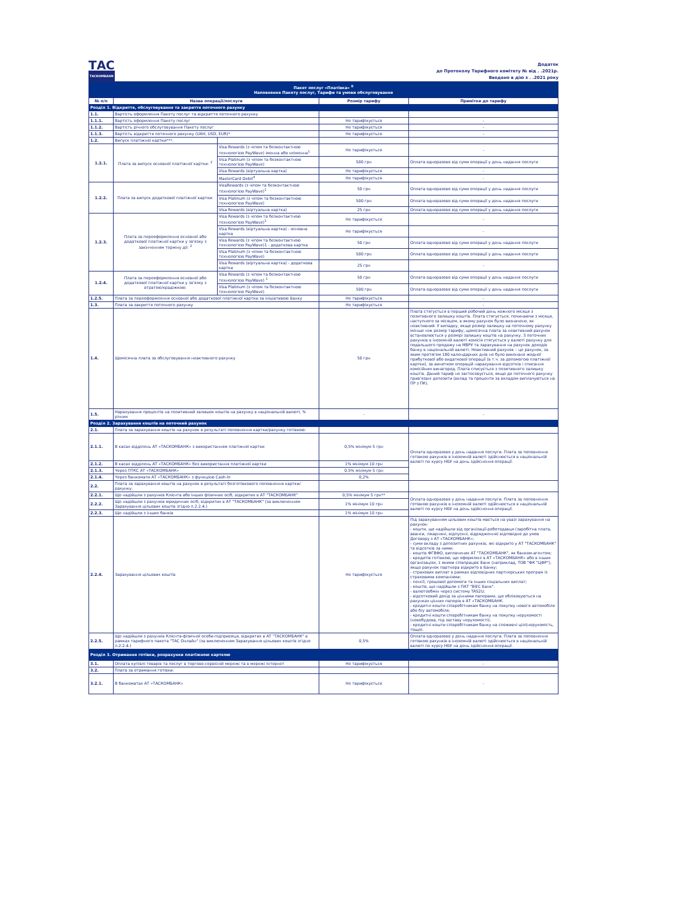ТАС
ТАСКОМБАНК
Додаток
до Протоколу Тарифного комітету № від . .2021р.
Введено в дію з . .2021 року
| Пакет послуг «Платівка» <sup>0</sup> Наповнення Пакету послуг, Тарифи та умови обслуговування | | | | |
| № п/п | Назва операції/послуги | | Розмір тарифу | Примітки до тарифу |
| Розділ 1. Відкриття, обслуговування та закриття поточного рахунку | | | | |
| 1.1. | Вартість оформлення Пакету послуг та відкриття поточного рахунку | | | |
| 1.1.1. | Вартість оформлення Пакету послуг | | Не тарифікується | - |
| 1.1.2. | Вартість річного обслуговування Пакету послуг | | Не тарифікується | - |
| 1.1.3. | Вартість відкриття поточного рахунку (UAH, USD, EUR)* | | Не тарифікується | - |
| 1.2. | Випуск платіжної картки***. | | | |
| 1.2.1. | Плата за випуск основної платіжної картки: <sup>2</sup> | Visa Rewards (з чіпом та безконтактною технологією PayWave) іменна або неіменна<sup>1</sup> | Не тарифікується | - |
| | | Visa Platinum (з чіпом та безконтактною технологією PayWave) | 500 грн | Оплата одноразово від суми операції у день надання послуги |
| | | Visa Rewards (віртуальна картка) | Не тарифікується | - |
| | | MasterCard Debit<sup>4</sup> | Не тарифікується | - |
| 1.2.2. | Плата за випуск додаткової платіжної картки: | VisaRewards (з чіпом та безконтактною технологією PayWave)<sup>1</sup> | 50 грн | Оплата одноразово від суми операції у день надання послуги |
| | | Visa Platinum (з чіпом та безконтактною технологією PayWave) | 500 грн | Оплата одноразово від суми операції у день надання послуги |
| | | Visa Rewards (віртуальна картка) | 25 грн | Оплата одноразово від суми операції у день надання послуги |
| 1.2.3. | Плата за переоформлення основної або додаткової платіжної картки у зв'язку з закінченням терміну дії: <sup>2</sup> | Visa Rewards (з чіпом та безконтактною технологією PayWave)<sup>1</sup> | Не тарифікується | - |
| | | Visa Rewards (віртуальна картка) - основна картка | Не тарифікується | - |
| | | Visa Rewards (з чіпом та безконтактною технологією PayWave)1 - додаткова картка | 50 грн | Оплата одноразово від суми операції у день надання послуги |
| | | Visa Platinum (з чіпом та безконтактною технологією PayWave) | 500 грн | Оплата одноразово від суми операції у день надання послуги |
| | | Visa Rewards (віртуальна картка) - додаткова картка | 25 грн | - |
| 1.2.4. | Плата за переоформлення основної або додаткової платіжної картки у зв'язку з втратою/крадіжкою: | Visa Rewards (з чіпом та безконтактною технологією PayWave) <sup>1</sup> | 50 грн | Оплата одноразово від суми операції у день надання послуги |
| | | Visa Platinum (з чіпом та безконтактною технологією PayWave) | 500 грн | Оплата одноразово від суми операції у день надання послуги |
| 1.2.5. | Плата за переоформлення основної або додаткової платіжної картки за ініціативою Банку | | Не тарифікується | - |
| 1.3. | Плата за закриття поточного рахунку | | Не тарифікується | - |
| 1.4. | Щомісячна плата за обслуговування неактивного рахунку | | 50 грн | Плата стягується в перший робочий день кожного місяця з позитивного залишку коштів. Плата стягується, починаючи з місяця, наступного за місяцем, в якому рахунок було визначено, як неактивний. У випадку, якщо розмір залишку на поточному рахунку менше ніж розмір тарифу, щомісячна плата за неактивний рахунок встановлюється у розмірі залишку коштів на рахунку. З поточних рахунків в іноземній валюті комісія стягується у валюті рахунку для подальшого продажу на МВРУ та зарахування на рахунок доходів банку в національній валюті. Неактивний рахунок – це рахунок, за яким протягом 180 календарних днів не було виконано жодної прибуткової або видаткової операції (в т.ч. за допомогою платіжної картки), за винятком операцій нарахування відсотків і списання комісійних винагород. Плата списується з позитивного залишку коштів. Даний тариф не застосовується, якщо до поточного рахунку прив'язані депозити (вклад та проценти за вкладом виплачуються на ПР з ПК). |
| 1.5. | Нарахування процентів на позитивний залишок коштів на рахунку в національній валюті, % річних | | - | - |
| Розділ 2. Зарахування коштів на поточний рахунок | | | | |
| 2.1. | Плата за зарахування коштів на рахунок в результаті поповнення картки/рахунку готівкою: | | | |
| 2.1.1. | В касах відділень АТ «ТАСКОМБАНК» з використанням платіжної картки | | 0,5% мінімум 5 грн | Оплата одноразово у день надання послуги. Плата за поповнення готівкою рахунків в іноземній валюті здійснюється в національній валюті по курсу НБУ на день здійснення операції. |
| 2.1.2. | В касах відділень АТ «ТАСКОМБАНК» без використання платіжної картки | | 1% мінімум 10 грн | |
| 2.1.3. | Через ПТКС АТ «ТАСКОМБАНК» | | 0,5% мінімум 5 грн | |
| 2.1.4. | Через банкомати АТ «ТАСКОМБАНК» з функцією Cash-In | | 0,2% | |
| 2.2. | Плата за зарахування коштів на рахунок в результаті безготівкового поповнення картки/рахунку: | | | |
| 2.2.1. | Що надійшли з рахунків Клієнта або інших фізичних осіб, відкритих в АТ "ТАСКОМБАНК" | | 0,5% мінімум 5 грн** | Оплата одноразово у день надання послуги. Плата за поповнення готівкою рахунків в іноземній валюті здійснюється в національній валюті по курсу НБУ на день здійснення операції. |
| 2.2.2. | Що надійшли з рахунків юридичних осіб, відкритих в АТ "ТАСКОМБАНК" (за виключенням Зарахування цільових коштів згідно п.2.2.4.) | | 1% мінімум 10 грн | |
| 2.2.3. | Що надійшли з інших банків | | 1% мінімум 10 грн | |
| 2.2.4. | Зарахування цільових коштів | | Не тарифікується | Під зарахуванням цільових коштів мається на увазі зарахування на рахунок: - кошти, що надійшли від організації-роботодавця (заробітна плата, аванси, лікарняні, відпускні, відрядження) відповідно до умов Договору з АТ «ТАСКОМБАНК»; - суми вкладу з депозитних рахунків, які відкрито у АТ "ТАСКОМБАНК" та відсотків за ними; - коштів ФГВФО, виплачених АТ "ТАСКОМБАНК", як банком-агентом; - кредитів готівкою, що оформлені в АТ «ТАСКОМБАНК» або в інших організаціях, з якими співпрацює Банк (наприклад, ТОВ "ФК "ЦФР"), якщо рахунок партнера відкрито в Банку; - страхових виплат в рамках відповідних партнерських програм із страховими компаніями; - пенсії, грошової допомоги та інших соціальних виплат; - коштів, що надійшли з ПАТ "ВіЕС Банк". - валютообмін через систему TAS2U; - відсотковий дохід за цінними паперами, що обліковуються на рахунках цінних паперів в АТ «ТАСКОМБАНК. - кредитні кошти співробітникам банку на покупку нового автомобіля або б/у автомобіля; - кредитні кошти співробітникам банку на покупку нерухомості (новобудова, під заставу нерухомості); - кредитні кошти співробітникам банку на споживчі цілі(нерухомість, тощо). |
| 2.2.5. | Що надійшли з рахунків Клієнта-фізичної особи-підприємця, відкритих в АТ "ТАСКОМБАНК" в рамках тарифного пакета "ТАС Онлайн" (за виключенням Зарахування цільових коштів згідно п.2.2.4.) | | 0,5% | Оплата одноразово у день надання послуги. Плата за поповнення готівкою рахунків в іноземній валюті здійснюється в національній валюті по курсу НБУ на день здійснення операції. |
| Розділ 3. Отримання готівки, розрахунки платіжною карткою | | | | |
| 3.1. | Оплата купівлі товарів та послуг в торгово-сервісній мережі та в мережі Інтернет | | Не тарифікується | - |
| 3.2. | Плата за отримання готівки: | | | |
| 3.2.1. | В банкоматах АТ «ТАСКОМБАНК» | | Не тарифікується | - |